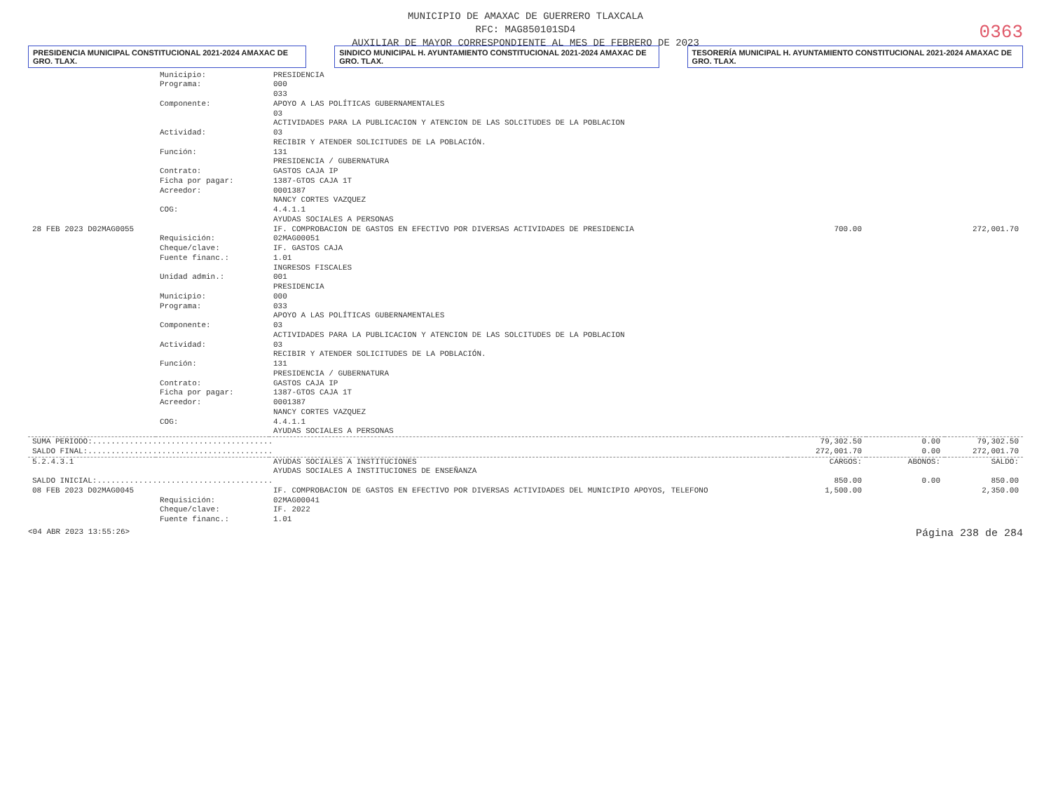MUNICIPIO DE AMAXAC DE GUERRERO TLAXCALA
RFC: MAG850101SD4
AUXILIAR DE MAYOR CORRESPONDIENTE AL MES DE FEBRERO DE 2023
0363
PRESIDENCIA MUNICIPAL CONSTITUCIONAL 2021-2024 AMAXAC DE GRO. TLAX.
SINDICO MUNICIPAL H. AYUNTAMIENTO CONSTITUCIONAL 2021-2024 AMAXAC DE GRO. TLAX.
TESORERÍA MUNICIPAL H. AYUNTAMIENTO CONSTITUCIONAL 2021-2024 AMAXAC DE GRO. TLAX.
| | Municipio: | PRESIDENCIA | | | |
| | Programa: | 000 | | | |
| | | 033 | | | |
| | Componente: | APOYO A LAS POLÍTICAS GUBERNAMENTALES 03 ACTIVIDADES PARA LA PUBLICACION Y ATENCION DE LAS SOLCITUDES DE LA POBLACION | | | |
| | Actividad: | 03 RECIBIR Y ATENDER SOLICITUDES DE LA POBLACIÓN. | | | |
| | Función: | 131 PRESIDENCIA / GUBERNATURA | | | |
| | Contrato: | GASTOS CAJA IP | | | |
| | Ficha por pagar: | 1387-GTOS CAJA 1T | | | |
| | Acreedor: | 0001387 NANCY CORTES VAZQUEZ | | | |
| | COG: | 4.4.1.1 AYUDAS SOCIALES A PERSONAS | | | |
| 28 FEB 2023 D02MAG0055 | | IF. COMPROBACION DE GASTOS EN EFECTIVO POR DIVERSAS ACTIVIDADES DE PRESIDENCIA | 700.00 | | 272,001.70 |
| | Requisición: | 02MAG00051 | | | |
| | Cheque/clave: | IF. GASTOS CAJA | | | |
| | Fuente financ.: | 1.01 INGRESOS FISCALES | | | |
| | Unidad admin.: | 001 PRESIDENCIA | | | |
| | Municipio: | 000 | | | |
| | Programa: | 033 APOYO A LAS POLÍTICAS GUBERNAMENTALES | | | |
| | Componente: | 03 ACTIVIDADES PARA LA PUBLICACION Y ATENCION DE LAS SOLCITUDES DE LA POBLACION | | | |
| | Actividad: | 03 RECIBIR Y ATENDER SOLICITUDES DE LA POBLACIÓN. | | | |
| | Función: | 131 PRESIDENCIA / GUBERNATURA | | | |
| | Contrato: | GASTOS CAJA IP | | | |
| | Ficha por pagar: | 1387-GTOS CAJA 1T | | | |
| | Acreedor: | 0001387 NANCY CORTES VAZQUEZ | | | |
| | COG: | 4.4.1.1 AYUDAS SOCIALES A PERSONAS | | | |
| SUMA PERIODO:....................................... | | | 79,302.50 | 0.00 | 79,302.50 |
| SALDO FINAL:........................................ | | | 272,001.70 | 0.00 | 272,001.70 |
| 5.2.4.3.1 | | AYUDAS SOCIALES A INSTITUCIONES AYUDAS SOCIALES A INSTITUCIONES DE ENSEÑANZA | CARGOS: | ABONOS: | SALDO: |
| SALDO INICIAL:...................................... | | | 850.00 | 0.00 | 850.00 |
| 08 FEB 2023 D02MAG0045 | | IF. COMPROBACION DE GASTOS EN EFECTIVO POR DIVERSAS ACTIVIDADES DEL MUNICIPIO APOYOS, TELEFONO | 1,500.00 | | 2,350.00 |
| | Requisición: | 02MAG00041 | | | |
| | Cheque/clave: | IF. 2022 | | | |
| | Fuente financ.: | 1.01 | | | |
<04 ABR 2023 13:55:26> Página 238 de 284